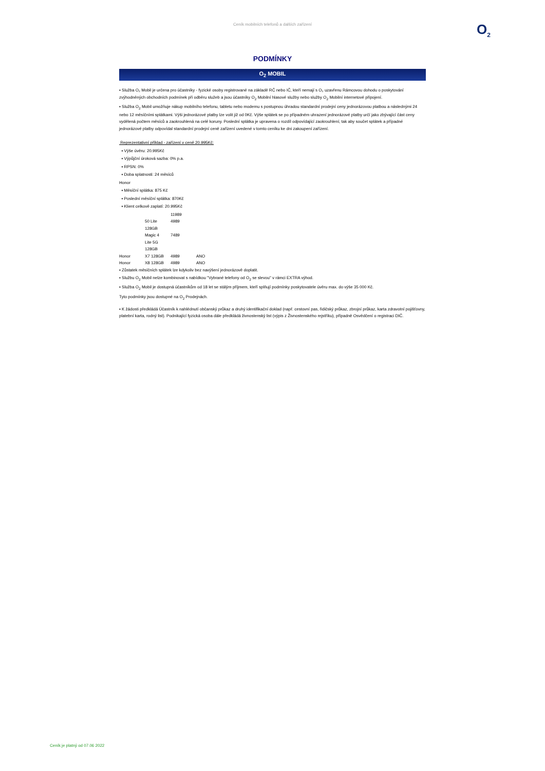Ceník mobilních telefonů a dalších zařízení
O<sub>2</sub>
PODMÍNKY
O<sub>2</sub> MOBIL
▪ Služba O₂ Mobil je určena pro účastníky - fyzické osoby registrované na základě RČ nebo IČ, kteří nemají s O₂ uzavřenu Rámcovou dohodu o poskytování zvýhodněných obchodních podmínek při odběru služeb a jsou účastníky O<sub>2</sub> Mobilní hlasové služby nebo služby O<sub>2</sub> Mobilní internetové připojení.
▪ Služba O<sub>2</sub> Mobil umožňuje nákup mobilního telefonu, tabletu nebo modemu s postupnou úhradou standardní prodejní ceny jednorázovou platbou a následnými 24 nebo 12 měsíčními splátkami. Výši jednorázové platby lze volit již od 0Kč. Výše splátek se po případném uhrazení jednorázové platby určí jako zbývající část ceny vydělená počtem měsíců a zaokrouhlená na celé koruny. Poslední splátka je upravena o rozdíl odpovídající zaokrouhlení, tak aby součet splátek a případné jednorázové platby odpovídal standardní prodejní ceně zařízení uvedené v tomto ceníku ke dni zakoupení zařízení.
Reprezentativní příklad - zařízení v ceně 20.995Kč:
▪ Výše úvěru: 20.995Kč
▪ Výpůjční úroková sazba: 0% p.a.
▪ RPSN: 0%
▪ Doba splatnosti: 24 měsíců
Honor
▪ Měsíční splátka: 875 Kč
▪ Poslední měsíční splátka: 870Kč
▪ Klient celkově zaplatí: 20.995Kč
| | | 11989 | |
| | 50 Lite | 4989 | |
| | 128GB | | |
| | Magic 4 | 7489 | |
| | Lite 5G | | |
| | 128GB | | |
| Honor | X7 128GB | 4989 | ANO |
| Honor | X8 128GB | 4989 | ANO |
▪ Zůstatek měsíčních splátek lze kdykoliv bez navýšení jednorázově doplatit.
▪ Službu O<sub>2</sub> Mobil nelze kombinovat s nabídkou "Vybrané telefony od O<sub>2</sub> se slevou" v rámci EXTRA výhod.
▪ Služba O<sub>2</sub> Mobil je dostupná účastníkům od 18 let se stálým příjmem, kteří splňují podmínky poskytovatele úvěru max. do výše 35 000 Kč.
Tyto podmínky jsou dostupné na O<sub>2</sub> Prodejnách.
▪ K žádosti předkládá Účastník k nahlédnutí občanský průkaz a druhý identifikační doklad (např. cestovní pas, řidičský průkaz, zbrojní průkaz, karta zdravotní pojišťovny, platební karta, rodný list). Podnikající fyzická osoba dále předkládá živnostenský list (výpis z Živnostenského rejstříku), případně Osvědčení o registraci DIČ.
Ceník je platný od 07.06 2022